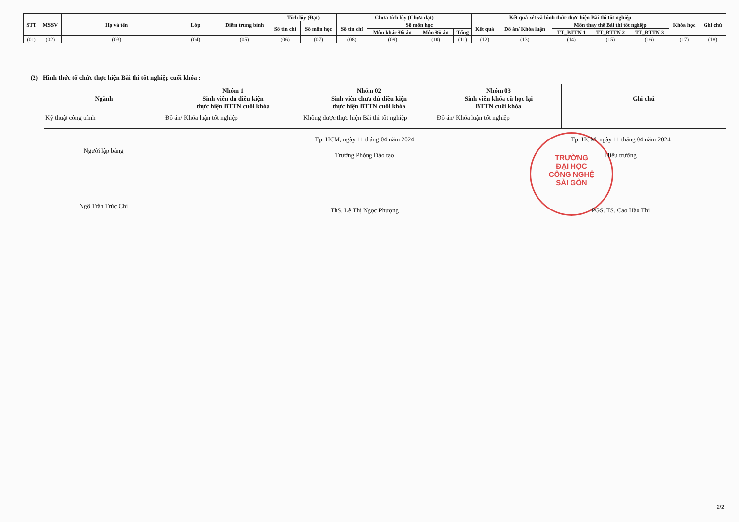| STT | MSSV | Họ và tên | Lớp | Điểm trung bình | Tích lũy (Đạt) | | Chưa tích lũy (Chưa đạt) | | | | Kết quả xét và hình thức thực hiện Bài thi tốt nghiệp | | | | | Khóa học | Ghi chú |
| --- | --- | --- | --- | --- | --- | --- | --- | --- | --- | --- | --- | --- | --- | --- | --- | --- | --- |
| | | | | | Số tín chỉ | Số môn học | Số tín chỉ | Số môn học | | | Kết quả | Đồ án/ Khóa luận | Môn thay thế Bài thi tốt nghiệp | | | | |
| | | | | | | | | Môn khác Đồ án | Môn Đồ án | Tổng | | | TT_BTTN 1 | TT_BTTN 2 | TT_BTTN 3 | | |
| (01) | (02) | (03) | (04) | (05) | (06) | (07) | (08) | (09) | (10) | (11) | (12) | (13) | (14) | (15) | (16) | (17) | (18) |
(2) Hình thức tổ chức thực hiện Bài thi tốt nghiệp cuối khóa :
| Ngành | Nhóm 1 Sinh viên đủ điều kiện thực hiện BTTN cuối khóa | Nhóm 02 Sinh viên chưa đủ điều kiện thực hiện BTTN cuối khóa | Nhóm 03 Sinh viên khóa cũ học lại BTTN cuối khóa | Ghi chú |
| --- | --- | --- | --- | --- |
| Kỹ thuật công trình | Đồ án/ Khóa luận tốt nghiệp | Không được thực hiện Bài thi tốt nghiệp | Đồ án/ Khóa luận tốt nghiệp | |
TRƯỜNG
ĐẠI HỌC
CÔNG NGHỆ
SÀI GÒN
Người lập bảng
Ngô Trần Trúc Chi
Tp. HCM, ngày 11 tháng 04 năm 2024
Trưởng Phòng Đào tạo
ThS. Lê Thị Ngọc Phượng
Tp. HCM, ngày 11 tháng 04 năm 2024
Hiệu trưởng
PGS. TS. Cao Hào Thi
2/2